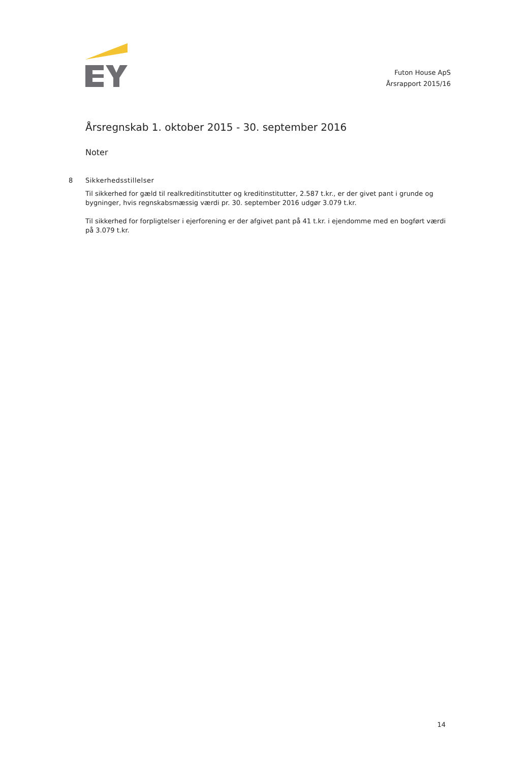Futon House ApS
Årsrapport 2015/16
Årsregnskab 1. oktober 2015 - 30. september 2016
Noter
8
Sikkerhedsstillelser
Til sikkerhed for gæld til realkreditinstitutter og kreditinstitutter, 2.587 t.kr., er der givet pant i grunde og bygninger, hvis regnskabsmæssig værdi pr. 30. september 2016 udgør 3.079 t.kr.
Til sikkerhed for forpligtelser i ejerforening er der afgivet pant på 41 t.kr. i ejendomme med en bogført værdi på 3.079 t.kr.
14